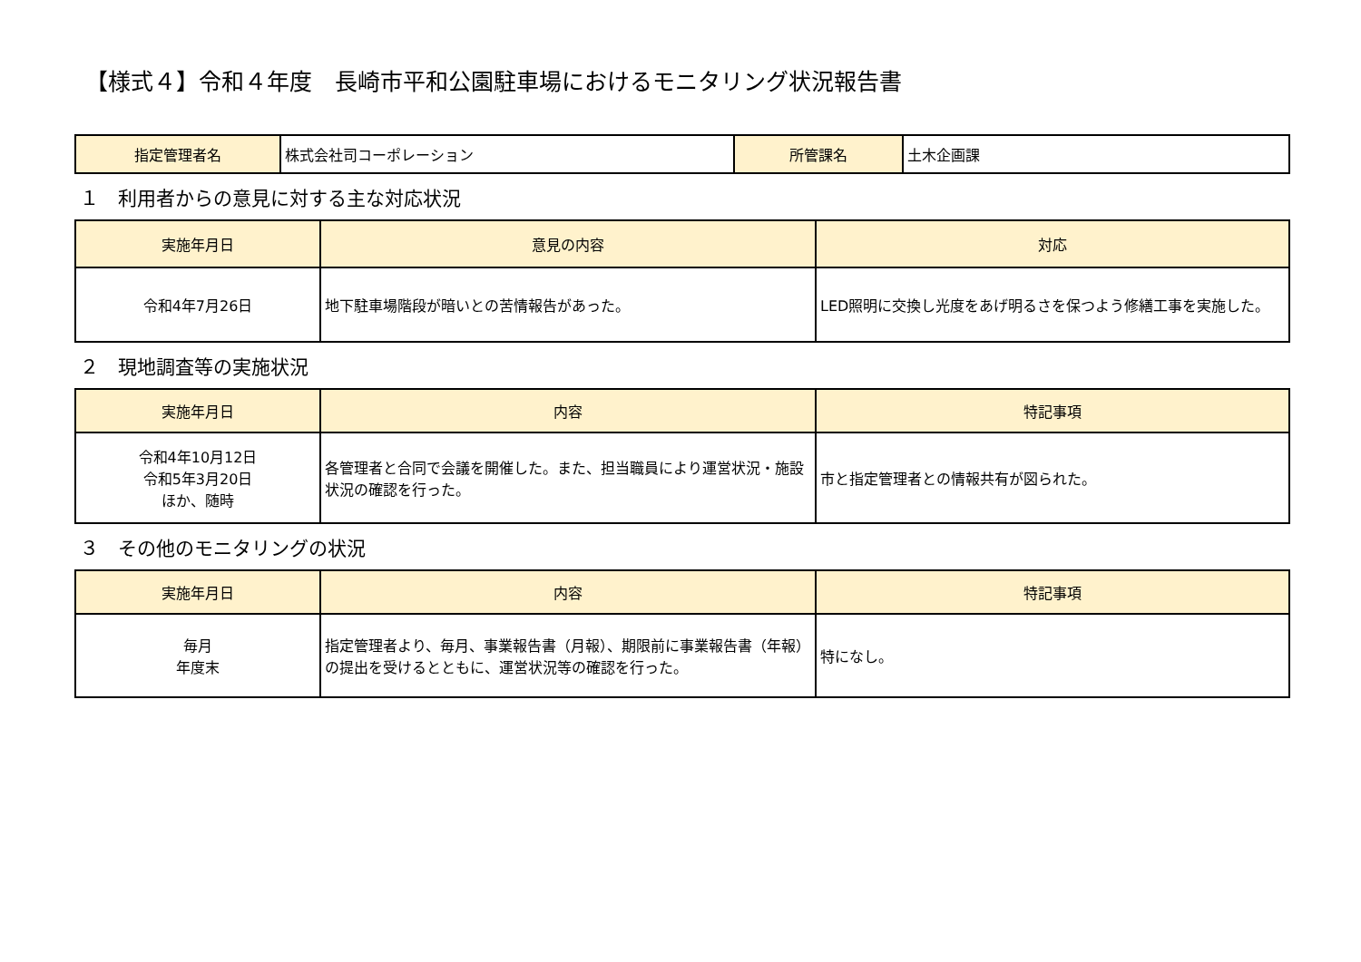【様式４】令和４年度　長崎市平和公園駐車場におけるモニタリング状況報告書
| 指定管理者名 | 株式会社司コーポレーション | 所管課名 | 土木企画課 |
１　利用者からの意見に対する主な対応状況
| 実施年月日 | 意見の内容 | 対応 |
| --- | --- | --- |
| 令和4年7月26日 | 地下駐車場階段が暗いとの苦情報告があった。 | LED照明に交換し光度をあげ明るさを保つよう修繕工事を実施した。 |
２　現地調査等の実施状況
| 実施年月日 | 内容 | 特記事項 |
| --- | --- | --- |
| 令和4年10月12日 令和5年3月20日 ほか、随時 | 各管理者と合同で会議を開催した。また、担当職員により運営状況・施設状況の確認を行った。 | 市と指定管理者との情報共有が図られた。 |
３　その他のモニタリングの状況
| 実施年月日 | 内容 | 特記事項 |
| --- | --- | --- |
| 毎月 年度末 | 指定管理者より、毎月、事業報告書（月報）、期限前に事業報告書（年報）の提出を受けるとともに、運営状況等の確認を行った。 | 特になし。 |